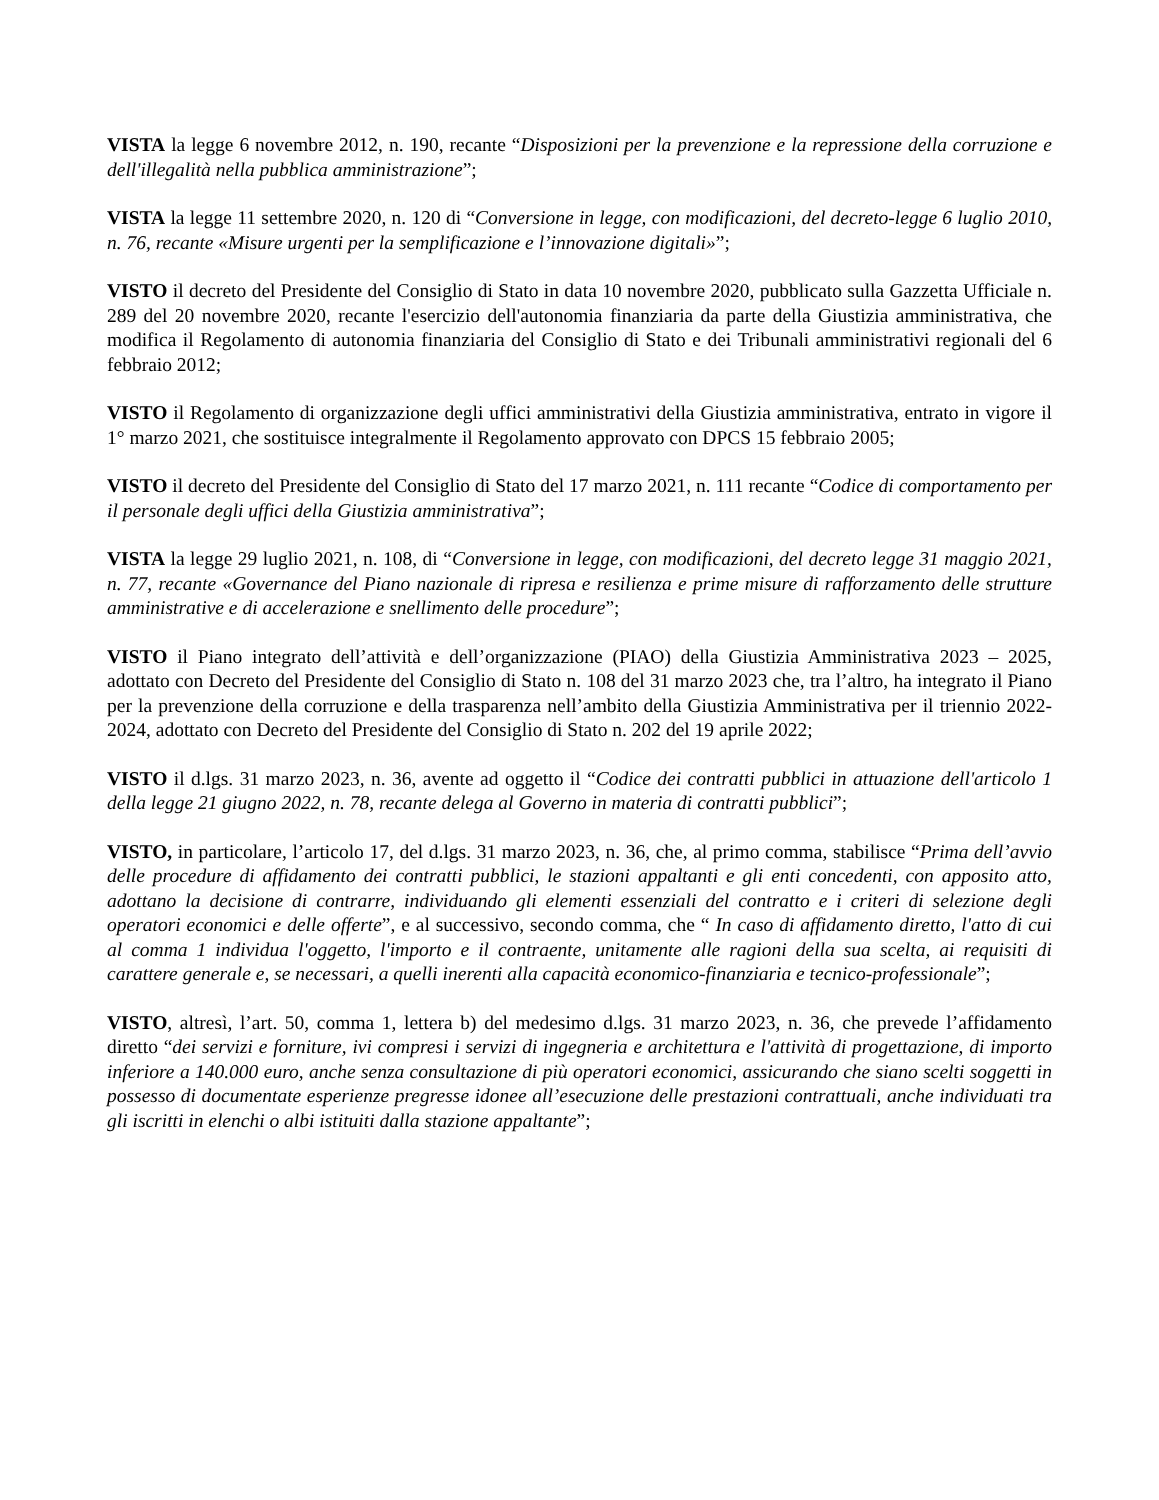VISTA la legge 6 novembre 2012, n. 190, recante “Disposizioni per la prevenzione e la repressione della corruzione e dell'illegalità nella pubblica amministrazione”;
VISTA la legge 11 settembre 2020, n. 120 di “Conversione in legge, con modificazioni, del decreto-legge 6 luglio 2010, n. 76, recante «Misure urgenti per la semplificazione e l’innovazione digitali»”;
VISTO il decreto del Presidente del Consiglio di Stato in data 10 novembre 2020, pubblicato sulla Gazzetta Ufficiale n. 289 del 20 novembre 2020, recante l'esercizio dell'autonomia finanziaria da parte della Giustizia amministrativa, che modifica il Regolamento di autonomia finanziaria del Consiglio di Stato e dei Tribunali amministrativi regionali del 6 febbraio 2012;
VISTO il Regolamento di organizzazione degli uffici amministrativi della Giustizia amministrativa, entrato in vigore il 1° marzo 2021, che sostituisce integralmente il Regolamento approvato con DPCS 15 febbraio 2005;
VISTO il decreto del Presidente del Consiglio di Stato del 17 marzo 2021, n. 111 recante “Codice di comportamento per il personale degli uffici della Giustizia amministrativa”;
VISTA la legge 29 luglio 2021, n. 108, di “Conversione in legge, con modificazioni, del decreto legge 31 maggio 2021, n. 77, recante «Governance del Piano nazionale di ripresa e resilienza e prime misure di rafforzamento delle strutture amministrative e di accelerazione e snellimento delle procedure”;
VISTO il Piano integrato dell’attività e dell’organizzazione (PIAO) della Giustizia Amministrativa 2023 – 2025, adottato con Decreto del Presidente del Consiglio di Stato n. 108 del 31 marzo 2023 che, tra l’altro, ha integrato il Piano per la prevenzione della corruzione e della trasparenza nell’ambito della Giustizia Amministrativa per il triennio 2022-2024, adottato con Decreto del Presidente del Consiglio di Stato n. 202 del 19 aprile 2022;
VISTO il d.lgs. 31 marzo 2023, n. 36, avente ad oggetto il “Codice dei contratti pubblici in attuazione dell'articolo 1 della legge 21 giugno 2022, n. 78, recante delega al Governo in materia di contratti pubblici”;
VISTO, in particolare, l’articolo 17, del d.lgs. 31 marzo 2023, n. 36, che, al primo comma, stabilisce “Prima dell’avvio delle procedure di affidamento dei contratti pubblici, le stazioni appaltanti e gli enti concedenti, con apposito atto, adottano la decisione di contrarre, individuando gli elementi essenziali del contratto e i criteri di selezione degli operatori economici e delle offerte”, e al successivo, secondo comma, che “ In caso di affidamento diretto, l'atto di cui al comma 1 individua l'oggetto, l'importo e il contraente, unitamente alle ragioni della sua scelta, ai requisiti di carattere generale e, se necessari, a quelli inerenti alla capacità economico-finanziaria e tecnico-professionale”;
VISTO, altresì, l’art. 50, comma 1, lettera b) del medesimo d.lgs. 31 marzo 2023, n. 36, che prevede l’affidamento diretto “dei servizi e forniture, ivi compresi i servizi di ingegneria e architettura e l'attività di progettazione, di importo inferiore a 140.000 euro, anche senza consultazione di più operatori economici, assicurando che siano scelti soggetti in possesso di documentate esperienze pregresse idonee all’esecuzione delle prestazioni contrattuali, anche individuati tra gli iscritti in elenchi o albi istituiti dalla stazione appaltante”;